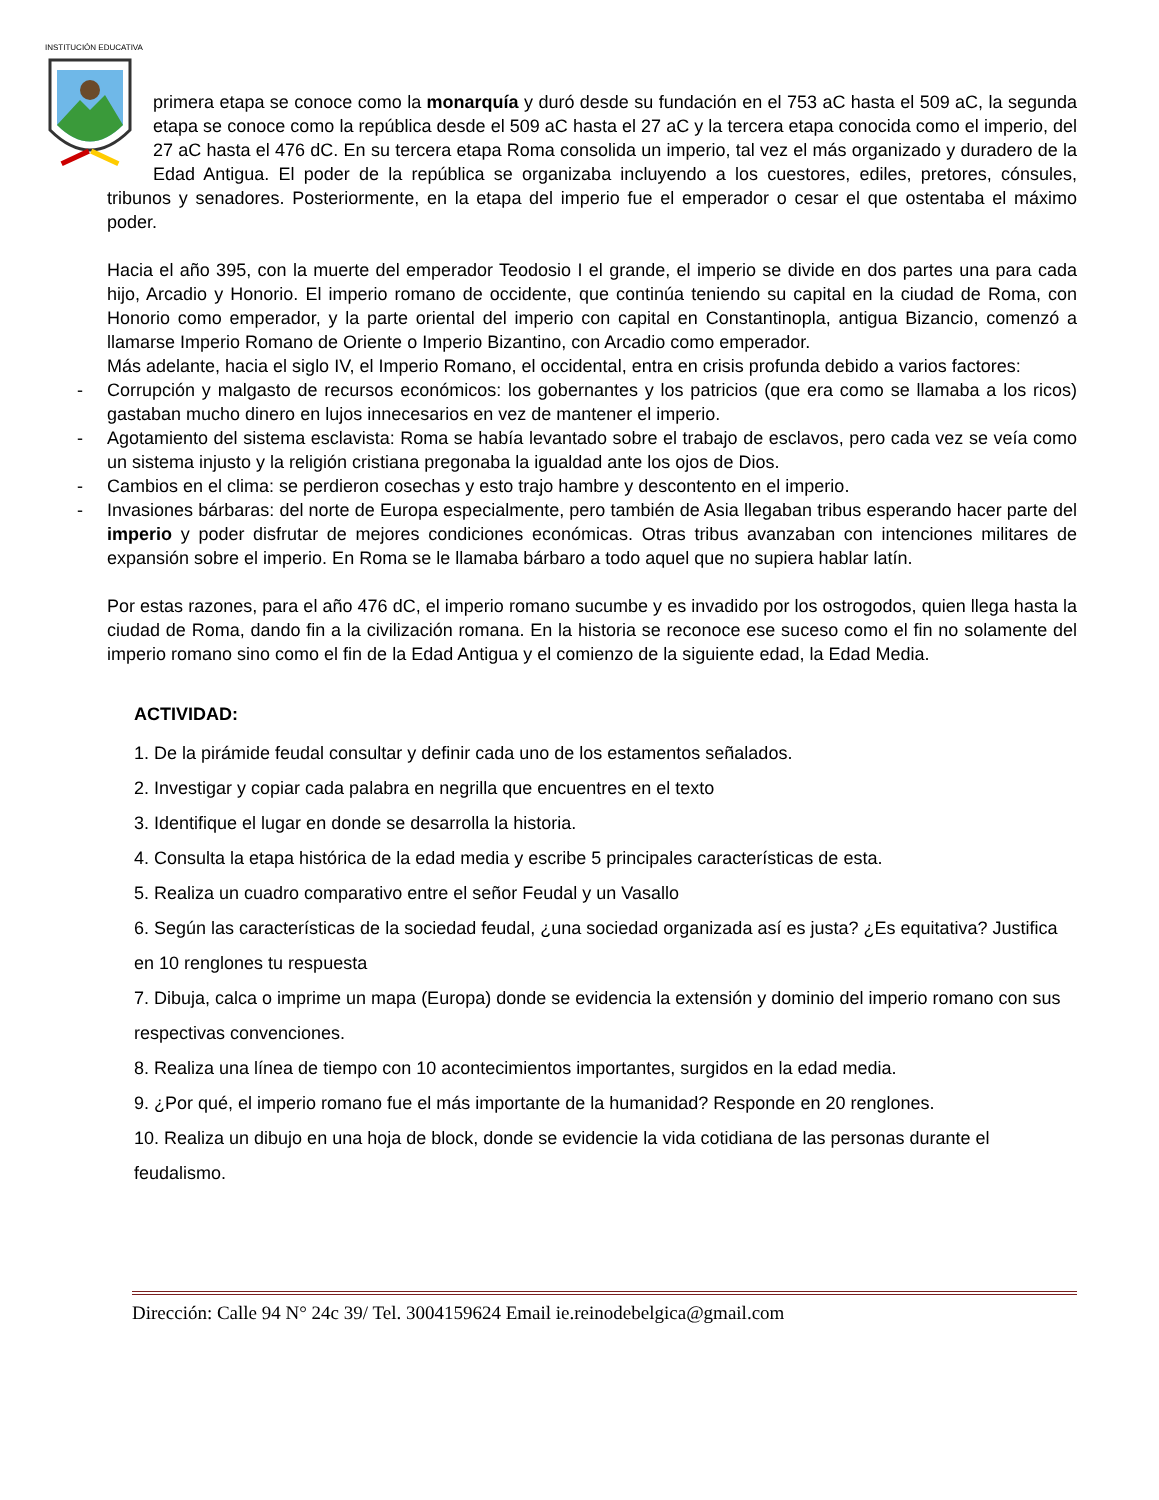INSTITUCIÓN EDUCATIVA
primera etapa se conoce como la monarquía y duró desde su fundación en el 753 aC hasta el 509 aC, la segunda etapa se conoce como la república desde el 509 aC hasta el 27 aC y la tercera etapa conocida como el imperio, del 27 aC hasta el 476 dC. En su tercera etapa Roma consolida un imperio, tal vez el más organizado y duradero de la Edad Antigua. El poder de la república se organizaba incluyendo a los cuestores, ediles, pretores, cónsules, tribunos y senadores. Posteriormente, en la etapa del imperio fue el emperador o cesar el que ostentaba el máximo poder.
Hacia el año 395, con la muerte del emperador Teodosio I el grande, el imperio se divide en dos partes una para cada hijo, Arcadio y Honorio. El imperio romano de occidente, que continúa teniendo su capital en la ciudad de Roma, con Honorio como emperador, y la parte oriental del imperio con capital en Constantinopla, antigua Bizancio, comenzó a llamarse Imperio Romano de Oriente o Imperio Bizantino, con Arcadio como emperador.
Más adelante, hacia el siglo IV, el Imperio Romano, el occidental, entra en crisis profunda debido a varios factores:
- Corrupción y malgasto de recursos económicos: los gobernantes y los patricios (que era como se llamaba a los ricos) gastaban mucho dinero en lujos innecesarios en vez de mantener el imperio.
- Agotamiento del sistema esclavista: Roma se había levantado sobre el trabajo de esclavos, pero cada vez se veía como un sistema injusto y la religión cristiana pregonaba la igualdad ante los ojos de Dios.
- Cambios en el clima: se perdieron cosechas y esto trajo hambre y descontento en el imperio.
- Invasiones bárbaras: del norte de Europa especialmente, pero también de Asia llegaban tribus esperando hacer parte del imperio y poder disfrutar de mejores condiciones económicas. Otras tribus avanzaban con intenciones militares de expansión sobre el imperio. En Roma se le llamaba bárbaro a todo aquel que no supiera hablar latín.
Por estas razones, para el año 476 dC, el imperio romano sucumbe y es invadido por los ostrogodos, quien llega hasta la ciudad de Roma, dando fin a la civilización romana. En la historia se reconoce ese suceso como el fin no solamente del imperio romano sino como el fin de la Edad Antigua y el comienzo de la siguiente edad, la Edad Media.
ACTIVIDAD:
1. De la pirámide feudal consultar y definir cada uno de los estamentos señalados.
2. Investigar y copiar cada palabra en negrilla que encuentres en el texto
3. Identifique el lugar en donde se desarrolla la historia.
4. Consulta la etapa histórica de la edad media y escribe 5 principales características de esta.
5. Realiza un cuadro comparativo entre el señor Feudal y un Vasallo
6. Según las características de la sociedad feudal, ¿una sociedad organizada así es justa? ¿Es equitativa? Justifica en 10 renglones tu respuesta
7. Dibuja, calca o imprime un mapa (Europa) donde se evidencia la extensión y dominio del imperio romano con sus respectivas convenciones.
8. Realiza una línea de tiempo con 10 acontecimientos importantes, surgidos en la edad media.
9. ¿Por qué, el imperio romano fue el más importante de la humanidad? Responde en 20 renglones.
10. Realiza un dibujo en una hoja de block, donde se evidencie la vida cotidiana de las personas durante el feudalismo.
Dirección: Calle 94 N° 24c 39/ Tel. 3004159624 Email ie.reinodebelgica@gmail.com